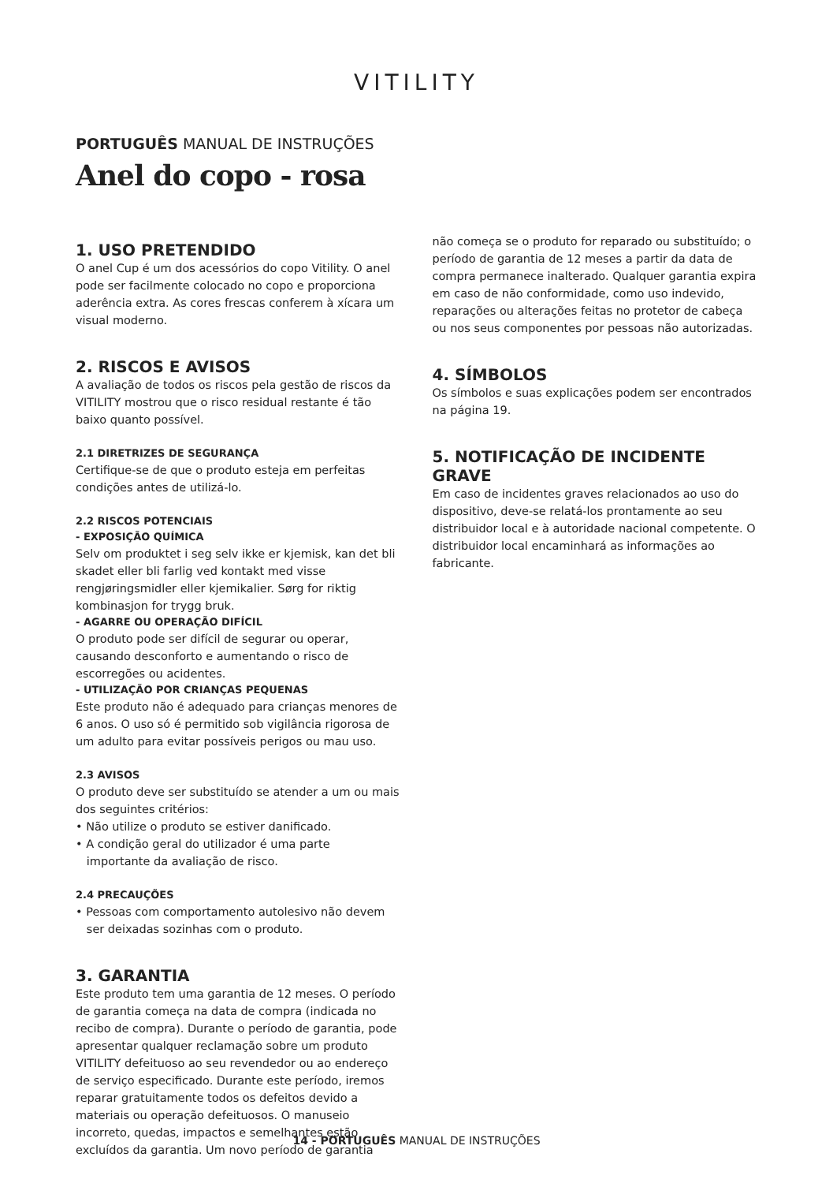VITILITY
PORTUGUÊS MANUAL DE INSTRUÇÕES
Anel do copo - rosa
1. USO PRETENDIDO
O anel Cup é um dos acessórios do copo Vitility. O anel pode ser facilmente colocado no copo e proporciona aderência extra. As cores frescas conferem à xícara um visual moderno.
2. RISCOS E AVISOS
A avaliação de todos os riscos pela gestão de riscos da VITILITY mostrou que o risco residual restante é tão baixo quanto possível.
2.1 DIRETRIZES DE SEGURANÇA
Certifique-se de que o produto esteja em perfeitas condições antes de utilizá-lo.
2.2 RISCOS POTENCIAIS
- EXPOSIÇÃO QUÍMICA
Selv om produktet i seg selv ikke er kjemisk, kan det bli skadet eller bli farlig ved kontakt med visse rengjøringsmidler eller kjemikalier. Sørg for riktig kombinasjon for trygg bruk.
- AGARRE OU OPERAÇÃO DIFÍCIL
O produto pode ser difícil de segurar ou operar, causando desconforto e aumentando o risco de escorregões ou acidentes.
- UTILIZAÇÃO POR CRIANÇAS PEQUENAS
Este produto não é adequado para crianças menores de 6 anos. O uso só é permitido sob vigilância rigorosa de um adulto para evitar possíveis perigos ou mau uso.
2.3 AVISOS
O produto deve ser substituído se atender a um ou mais dos seguintes critérios:
• Não utilize o produto se estiver danificado.
• A condição geral do utilizador é uma parte
importante da avaliação de risco.
2.4 PRECAUÇÕES
• Pessoas com comportamento autolesivo não devem
ser deixadas sozinhas com o produto.
3. GARANTIA
Este produto tem uma garantia de 12 meses. O período de garantia começa na data de compra (indicada no recibo de compra). Durante o período de garantia, pode apresentar qualquer reclamação sobre um produto VITILITY defeituoso ao seu revendedor ou ao endereço de serviço especificado. Durante este período, iremos reparar gratuitamente todos os defeitos devido a materiais ou operação defeituosos. O manuseio incorreto, quedas, impactos e semelhantes estão excluídos da garantia. Um novo período de garantia
não começa se o produto for reparado ou substituído; o período de garantia de 12 meses a partir da data de compra permanece inalterado. Qualquer garantia expira em caso de não conformidade, como uso indevido, reparações ou alterações feitas no protetor de cabeça ou nos seus componentes por pessoas não autorizadas.
4. SÍMBOLOS
Os símbolos e suas explicações podem ser encontrados na página 19.
5. NOTIFICAÇÃO DE INCIDENTE GRAVE
Em caso de incidentes graves relacionados ao uso do dispositivo, deve-se relatá-los prontamente ao seu distribuidor local e à autoridade nacional competente. O distribuidor local encaminhará as informações ao fabricante.
14 - PORTUGUÊS MANUAL DE INSTRUÇÕES